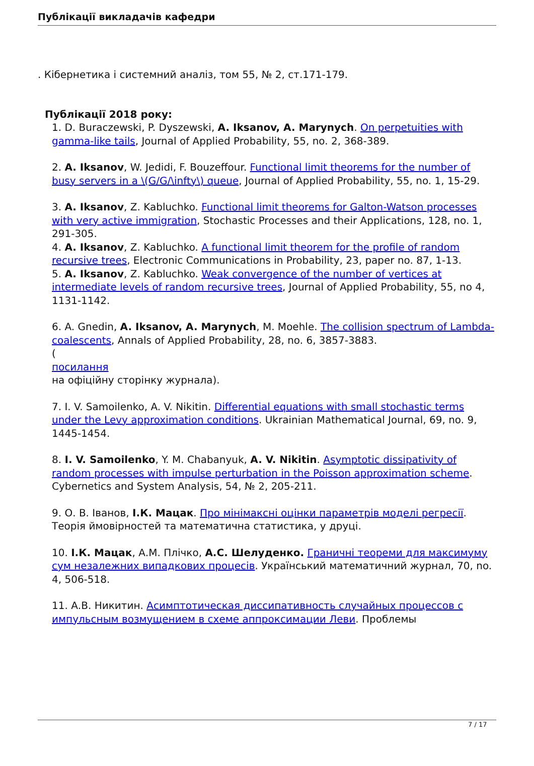Публікації викладачів кафедри
. Кібернетика і системний аналіз, том 55, № 2, ст.171-179.
Публікації 2018 року:
1. D. Buraczewski, P. Dyszewski, A. Iksanov, A. Marynych. On perpetuities with gamma-like tails, Journal of Applied Probability, 55, no. 2, 368-389.
2. A. Iksanov, W. Jedidi, F. Bouzeffour. Functional limit theorems for the number of busy servers in a \(G/G/\infty\) queue, Journal of Applied Probability, 55, no. 1, 15-29.
3. A. Iksanov, Z. Kabluchko. Functional limit theorems for Galton-Watson processes with very active immigration, Stochastic Processes and their Applications, 128, no. 1, 291-305.
4. A. Iksanov, Z. Kabluchko. A functional limit theorem for the profile of random recursive trees, Electronic Communications in Probability, 23, paper no. 87, 1-13.
5. A. Iksanov, Z. Kabluchko. Weak convergence of the number of vertices at intermediate levels of random recursive trees, Journal of Applied Probability, 55, no 4, 1131-1142.
6. A. Gnedin, A. Iksanov, A. Marynych, M. Moehle. The collision spectrum of Lambda-coalescents, Annals of Applied Probability, 28, no. 6, 3857-3883.
(
посилання
на офіційну сторінку журнала).
7. I. V. Samoilenko, A. V. Nikitin. Differential equations with small stochastic terms under the Levy approximation conditions. Ukrainian Mathematical Journal, 69, no. 9, 1445-1454.
8. I. V. Samoilenko, Y. M. Chabanyuk, A. V. Nikitin. Asymptotic dissipativity of random processes with impulse perturbation in the Poisson approximation scheme. Cybernetics and System Analysis, 54, № 2, 205-211.
9. О. В. Іванов, І.К. Мацак. Про мінімаксні оцінки параметрів моделі регресії. Теорія ймовірностей та математична статистика, у друці.
10. І.К. Мацак, А.М. Плічко, А.С. Шелуденко. Граничні теореми для максимуму сум незалежних випадкових процесів. Український математичний журнал, 70, no. 4, 506-518.
11. А.В. Никитин. Асимптотическая диссипативность случайных процессов с импульсным возмущением в схеме аппроксимации Леви. Проблемы
7 / 17